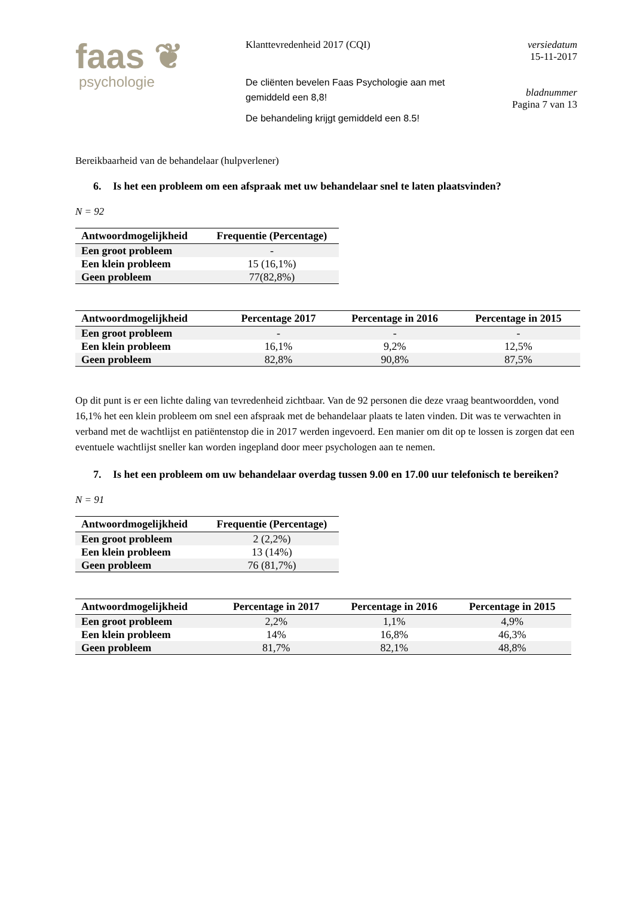faas ❦
psychologie
Klanttevredenheid 2017 (CQI)
De cliënten bevelen Faas Psychologie aan met gemiddeld een 8,8!
De behandeling krijgt gemiddeld een 8.5!
versiedatum
15-11-2017
bladnummer
Pagina 7 van 13
Bereikbaarheid van de behandelaar (hulpverlener)
6. Is het een probleem om een afspraak met uw behandelaar snel te laten plaatsvinden?
N = 92
| Antwoordmogelijkheid | Frequentie (Percentage) |
| --- | --- |
| Een groot probleem | - |
| Een klein probleem | 15 (16,1%) |
| Geen probleem | 77(82,8%) |
| Antwoordmogelijkheid | Percentage 2017 | Percentage in 2016 | Percentage in 2015 |
| --- | --- | --- | --- |
| Een groot probleem | - | - | - |
| Een klein probleem | 16,1% | 9,2% | 12,5% |
| Geen probleem | 82,8% | 90,8% | 87,5% |
Op dit punt is er een lichte daling van tevredenheid zichtbaar. Van de 92 personen die deze vraag beantwoordden, vond 16,1% het een klein probleem om snel een afspraak met de behandelaar plaats te laten vinden. Dit was te verwachten in verband met de wachtlijst en patiëntenstop die in 2017 werden ingevoerd. Een manier om dit op te lossen is zorgen dat een eventuele wachtlijst sneller kan worden ingepland door meer psychologen aan te nemen.
7. Is het een probleem om uw behandelaar overdag tussen 9.00 en 17.00 uur telefonisch te bereiken?
N = 91
| Antwoordmogelijkheid | Frequentie (Percentage) |
| --- | --- |
| Een groot probleem | 2 (2,2%) |
| Een klein probleem | 13 (14%) |
| Geen probleem | 76 (81,7%) |
| Antwoordmogelijkheid | Percentage in 2017 | Percentage in 2016 | Percentage in 2015 |
| --- | --- | --- | --- |
| Een groot probleem | 2,2% | 1,1% | 4,9% |
| Een klein probleem | 14% | 16,8% | 46,3% |
| Geen probleem | 81,7% | 82,1% | 48,8% |